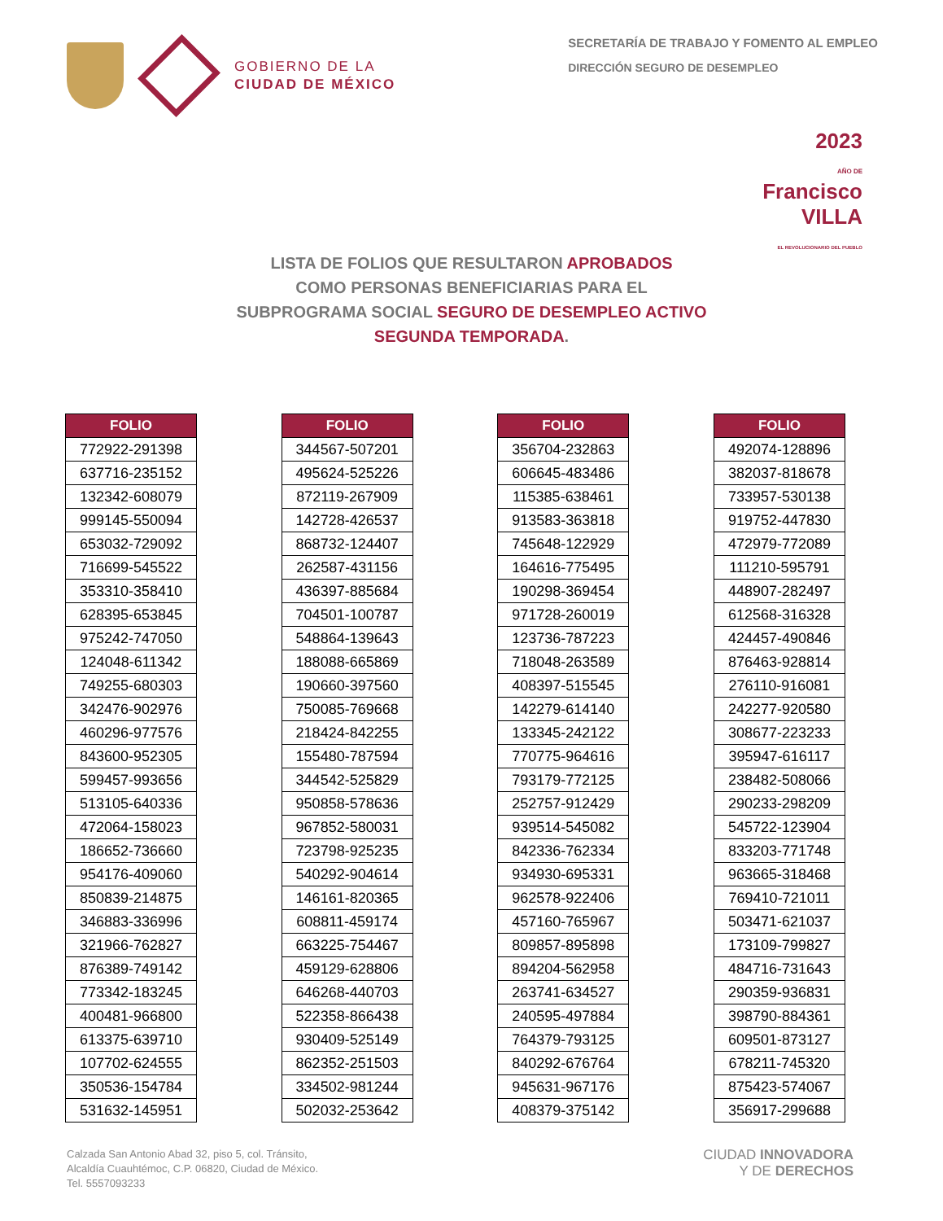GOBIERNO DE LA
CIUDAD DE MÉXICO
SECRETARÍA DE TRABAJO Y FOMENTO AL EMPLEO
DIRECCIÓN SEGURO DE DESEMPLEO
2023
AÑO DE
Francisco
VILLA
EL REVOLUCIONARIO DEL PUEBLO
LISTA DE FOLIOS QUE RESULTARON APROBADOS
COMO PERSONAS BENEFICIARIAS PARA EL
SUBPROGRAMA SOCIAL SEGURO DE DESEMPLEO ACTIVO
SEGUNDA TEMPORADA.
| FOLIO |
| --- |
| 772922-291398 |
| 637716-235152 |
| 132342-608079 |
| 999145-550094 |
| 653032-729092 |
| 716699-545522 |
| 353310-358410 |
| 628395-653845 |
| 975242-747050 |
| 124048-611342 |
| 749255-680303 |
| 342476-902976 |
| 460296-977576 |
| 843600-952305 |
| 599457-993656 |
| 513105-640336 |
| 472064-158023 |
| 186652-736660 |
| 954176-409060 |
| 850839-214875 |
| 346883-336996 |
| 321966-762827 |
| 876389-749142 |
| 773342-183245 |
| 400481-966800 |
| 613375-639710 |
| 107702-624555 |
| 350536-154784 |
| 531632-145951 |
| FOLIO |
| --- |
| 344567-507201 |
| 495624-525226 |
| 872119-267909 |
| 142728-426537 |
| 868732-124407 |
| 262587-431156 |
| 436397-885684 |
| 704501-100787 |
| 548864-139643 |
| 188088-665869 |
| 190660-397560 |
| 750085-769668 |
| 218424-842255 |
| 155480-787594 |
| 344542-525829 |
| 950858-578636 |
| 967852-580031 |
| 723798-925235 |
| 540292-904614 |
| 146161-820365 |
| 608811-459174 |
| 663225-754467 |
| 459129-628806 |
| 646268-440703 |
| 522358-866438 |
| 930409-525149 |
| 862352-251503 |
| 334502-981244 |
| 502032-253642 |
| FOLIO |
| --- |
| 356704-232863 |
| 606645-483486 |
| 115385-638461 |
| 913583-363818 |
| 745648-122929 |
| 164616-775495 |
| 190298-369454 |
| 971728-260019 |
| 123736-787223 |
| 718048-263589 |
| 408397-515545 |
| 142279-614140 |
| 133345-242122 |
| 770775-964616 |
| 793179-772125 |
| 252757-912429 |
| 939514-545082 |
| 842336-762334 |
| 934930-695331 |
| 962578-922406 |
| 457160-765967 |
| 809857-895898 |
| 894204-562958 |
| 263741-634527 |
| 240595-497884 |
| 764379-793125 |
| 840292-676764 |
| 945631-967176 |
| 408379-375142 |
| FOLIO |
| --- |
| 492074-128896 |
| 382037-818678 |
| 733957-530138 |
| 919752-447830 |
| 472979-772089 |
| 111210-595791 |
| 448907-282497 |
| 612568-316328 |
| 424457-490846 |
| 876463-928814 |
| 276110-916081 |
| 242277-920580 |
| 308677-223233 |
| 395947-616117 |
| 238482-508066 |
| 290233-298209 |
| 545722-123904 |
| 833203-771748 |
| 963665-318468 |
| 769410-721011 |
| 503471-621037 |
| 173109-799827 |
| 484716-731643 |
| 290359-936831 |
| 398790-884361 |
| 609501-873127 |
| 678211-745320 |
| 875423-574067 |
| 356917-299688 |
Calzada San Antonio Abad 32, piso 5, col. Tránsito,
Alcaldía Cuauhtémoc, C.P. 06820, Ciudad de México.
Tel. 5557093233
CIUDAD INNOVADORA
Y DE DERECHOS